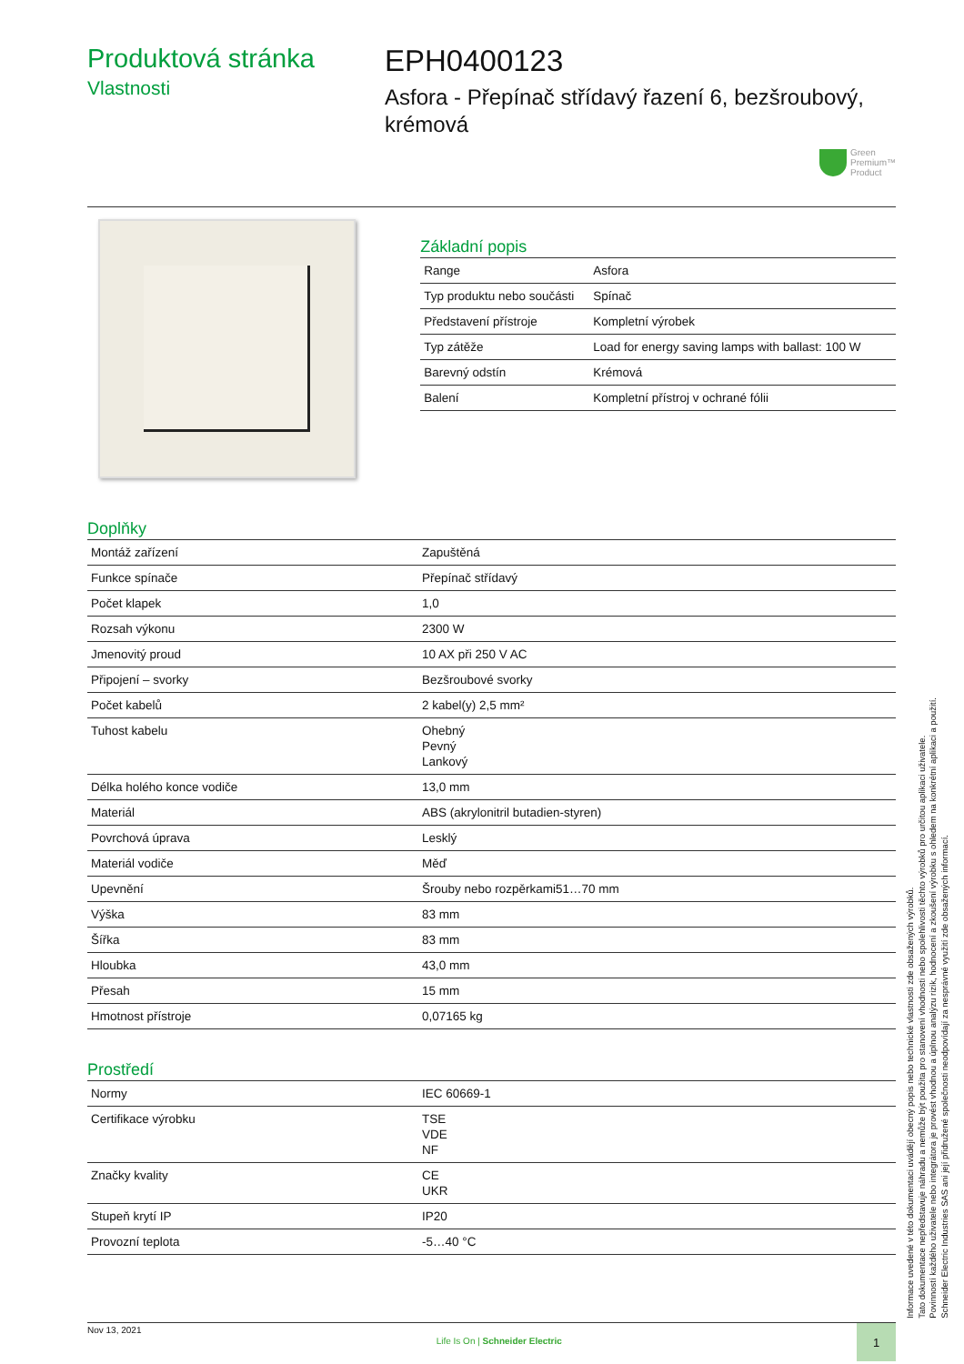Produktová stránka
Vlastnosti
EPH0400123
Asfora - Přepínač střídavý řazení 6, bezšroubový, krémová
Green
Premium™
Product
Základní popis
| Range | Asfora |
| Typ produktu nebo součásti | Spínač |
| Představení přístroje | Kompletní výrobek |
| Typ zátěže | Load for energy saving lamps with ballast: 100 W |
| Barevný odstín | Krémová |
| Balení | Kompletní přístroj v ochrané fólii |
Doplňky
| Montáž zařízení | Zapuštěná |
| Funkce spínače | Přepínač střídavý |
| Počet klapek | 1,0 |
| Rozsah výkonu | 2300 W |
| Jmenovitý proud | 10 AX při 250 V AC |
| Připojení – svorky | Bezšroubové svorky |
| Počet kabelů | 2 kabel(y) 2,5 mm² |
| Tuhost kabelu | Ohebný Pevný Lankový |
| Délka holého konce vodiče | 13,0 mm |
| Materiál | ABS (akrylonitril butadien-styren) |
| Povrchová úprava | Lesklý |
| Materiál vodiče | Měď |
| Upevnění | Šrouby nebo rozpěrkami51…70 mm |
| Výška | 83 mm |
| Šířka | 83 mm |
| Hloubka | 43,0 mm |
| Přesah | 15 mm |
| Hmotnost přístroje | 0,07165 kg |
Prostředí
| Normy | IEC 60669-1 |
| Certifikace výrobku | TSE VDE NF |
| Značky kvality | CE UKR |
| Stupeň krytí IP | IP20 |
| Provozní teplota | -5…40 °C |
Nov 13, 2021 Life Is On | Schneider Electric 1
Informace uvedené v této dokumentaci uvádějí obecný popis nebo technické vlastnosti zde obsažených výrobků.
Tato dokumentace nepředstavuje náhradu a nemůže být použita pro stanovení vhodnosti nebo spolehlivosti těchto výrobků pro určitou aplikaci uživatele.
Povinností každého uživatele nebo integrátora je provést vhodnou a úplnou analýzu rizik, hodnocení a zkoušení výrobku s ohledem na konkrétní aplikaci a použití.
Schneider Electric Industries SAS ani její přidružené společnosti neodpovídají za nesprávné využití zde obsažených informací.